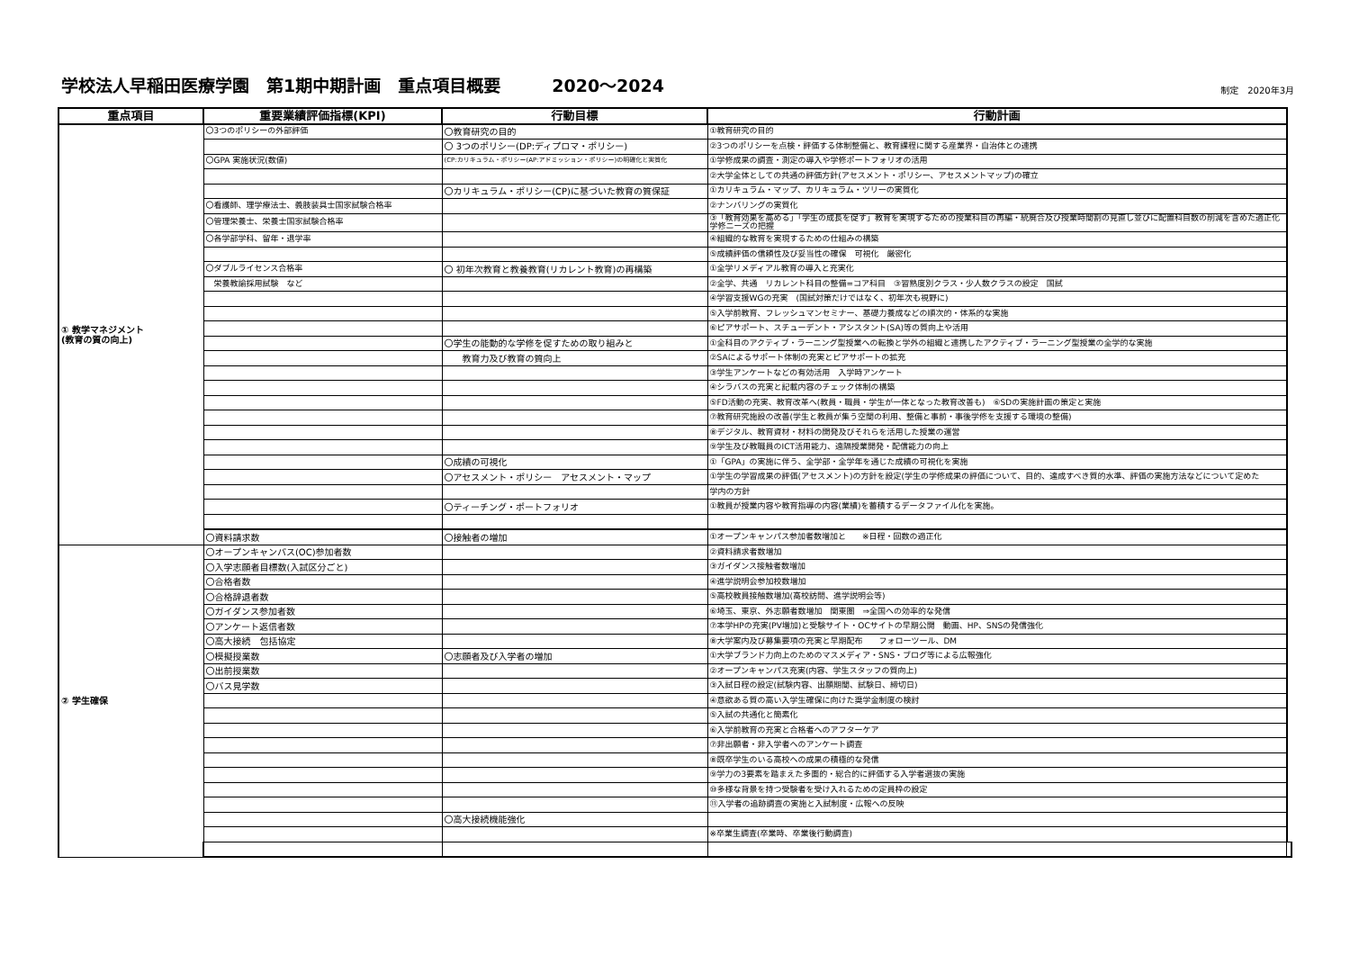学校法人早稲田医療学園　第1期中期計画　重点項目概要　　　2020～2024
制定　2020年3月
| 重点項目 | 重要業績評価指標(KPI) | 行動目標 | 行動計画 | |
| --- | --- | --- | --- | --- |
| ① 教学マネジメント (教育の質の向上) | 〇3つのポリシーの外部評価 | 〇教育研究の目的 | ①教育研究の目的 | |
| | | 〇 3つのポリシー(DP:ディプロマ・ポリシー) | ②3つのポリシーを点検・評価する体制整備と、教育課程に関する産業界・自治体との連携 | |
| | 〇GPA 実施状況(数値) | (CP:カリキュラム・ポリシー(AP:アドミッション・ポリシー)の明確化と実質化 | ①学修成果の調査・測定の導入や学修ポートフォリオの活用 | |
| | | | ②大学全体としての共通の評価方針(アセスメント・ポリシー、アセスメントマップ)の確立 | |
| | | 〇カリキュラム・ポリシー(CP)に基づいた教育の質保証 | ①カリキュラム・マップ、カリキュラム・ツリーの実質化 | |
| | 〇看護師、理学療法士、義肢装具士国家試験合格率 | | ②ナンバリングの実質化 | |
| | 〇管理栄養士、栄養士国家試験合格率 | | ③「教育効果を高める」「学生の成長を促す」教育を実現するための授業科目の再編・統廃合及び授業時間割の見直し並びに配置科目数の削減を含めた適正化 学修ニーズの把握 | |
| | 〇各学部学科、留年・退学率 | | ④組織的な教育を実現するための仕組みの構築 | |
| | | | ⑤成績評価の信頼性及び妥当性の確保 可視化 厳密化 | |
| | 〇ダブルライセンス合格率 | 〇 初年次教育と教養教育(リカレント教育)の再構築 | ①全学リメディアル教育の導入と充実化 | |
| | 栄養教諭採用試験 など | | ②全学、共通 リカレント科目の整備=コア科目 ③習熟度別クラス・少人数クラスの設定 国試 | |
| | | | ④学習支援WGの充実 (国試対策だけではなく、初年次も視野に) | |
| | | | ⑤入学前教育、フレッシュマンセミナー、基礎力養成などの順次的・体系的な実施 | |
| | | | ⑥ピアサポート、スチューデント・アシスタント(SA)等の質向上や活用 | |
| | | 〇学生の能動的な学修を促すための取り組みと | ①全科目のアクティブ・ラーニング型授業への転換と学外の組織と連携したアクティブ・ラーニング型授業の全学的な実施 | |
| | | 教育力及び教育の質向上 | ②SAによるサポート体制の充実とピアサポートの拡充 | |
| | | | ③学生アンケートなどの有効活用 入学時アンケート | |
| | | | ④シラバスの充実と記載内容のチェック体制の構築 | |
| | | | ⑤FD活動の充実、教育改革へ(教員・職員・学生が一体となった教育改善も) ⑥SDの実施計画の策定と実施 | |
| | | | ⑦教育研究施設の改善(学生と教員が集う空間の利用、整備と事前・事後学修を支援する環境の整備) | |
| | | | ⑧デジタル、教育資材・材料の開発及びそれらを活用した授業の運営 | |
| | | | ⑨学生及び教職員のICT活用能力、遠隔授業開発・配信能力の向上 | |
| | | 〇成績の可視化 | ①「GPA」の実施に伴う、全学部・全学年を通じた成績の可視化を実施 | |
| | | 〇アセスメント・ポリシー アセスメント・マップ | ①学生の学習成果の評価(アセスメント)の方針を設定(学生の学修成果の評価について、目的、達成すべき質的水準、評価の実施方法などについて定めた | |
| | | | 学内の方針 | |
| | | 〇ティーチング・ポートフォリオ | ①教員が授業内容や教育指導の内容(業績)を蓄積するデータファイル化を実施。 | |
| | 〇資料請求数 | 〇接触者の増加 | ①オープンキャンパス参加者数増加と ※日程・回数の適正化 | |
| ② 学生確保 | 〇オープンキャンパス(OC)参加者数 | | ②資料請求者数増加 | |
| | 〇入学志願者目標数(入試区分ごと) | | ③ガイダンス接触者数増加 | |
| | 〇合格者数 | | ④進学説明会参加校数増加 | |
| | 〇合格辞退者数 | | ⑤高校教員接触数増加(高校訪問、進学説明会等) | |
| | 〇ガイダンス参加者数 | | ⑥埼玉、東京、外志願者数増加 関東圏 ⇒全国への効率的な発信 | |
| | 〇アンケート返信者数 | | ⑦本学HPの充実(PV増加)と受験サイト・OCサイトの早期公開 動画、HP、SNSの発信強化 | |
| | 〇高大接続 包括協定 | | ⑧大学案内及び募集要項の充実と早期配布 フォローツール、DM | |
| | 〇模擬授業数 | 〇志願者及び入学者の増加 | ①大学ブランド力向上のためのマスメディア・SNS・ブログ等による広報強化 | |
| | 〇出前授業数 | | ②オープンキャンパス充実(内容、学生スタッフの質向上) | |
| | 〇バス見学数 | | ③入試日程の設定(試験内容、出願期間、試験日、締切日) | |
| | | | ④意欲ある質の高い入学生確保に向けた奨学金制度の検討 | |
| | | | ⑤入試の共通化と簡素化 | |
| | | | ⑥入学前教育の充実と合格者へのアフターケア | |
| | | | ⑦非出願者・非入学者へのアンケート調査 | |
| | | | ⑧既卒学生のいる高校への成果の積極的な発信 | |
| | | | ⑨学力の3要素を踏まえた多面的・総合的に評価する入学者選抜の実施 | |
| | | | ⑩多様な背景を持つ受験者を受け入れるための定員枠の設定 | |
| | | | ⑪入学者の追跡調査の実施と入試制度・広報への反映 | |
| | | 〇高大接続機能強化 | | |
| | | | ※卒業生調査(卒業時、卒業後行動調査) | |